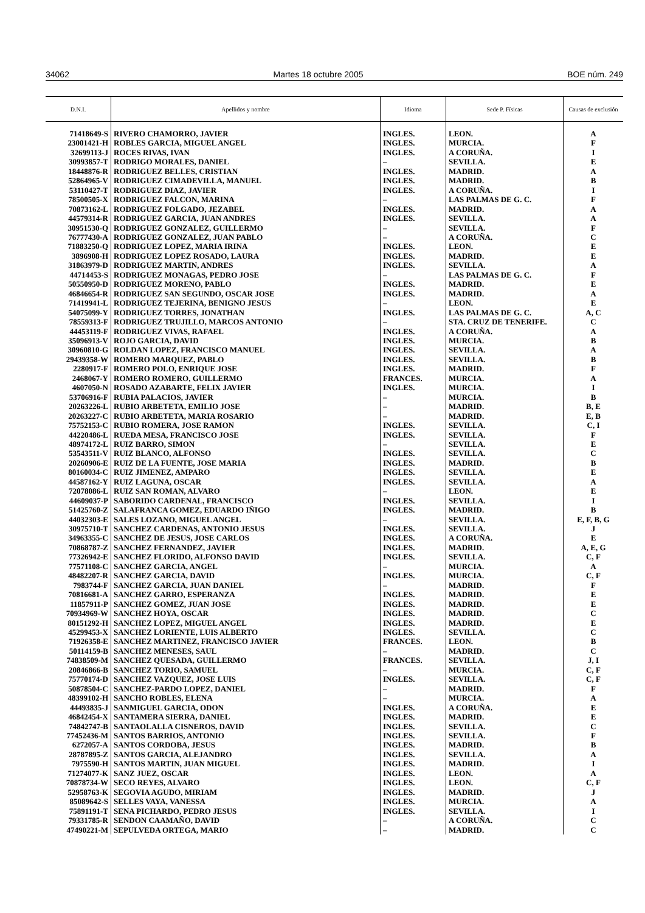34062 Martes 18 octubre 2005 BOE núm. 249
| D.N.I. | Apellidos y nombre | Idioma | Sede P. Físicas | Causas de exclusión |
| --- | --- | --- | --- | --- |
| 71418649-S | RIVERO CHAMORRO, JAVIER | INGLES. | LEON. | A |
| 23001421-H | ROBLES GARCIA, MIGUEL ANGEL | INGLES. | MURCIA. | F |
| 32699113-J | ROCES RIVAS, IVAN | INGLES. | A CORUÑA. | I |
| 30993857-T | RODRIGO MORALES, DANIEL | – | SEVILLA. | E |
| 18448876-R | RODRIGUEZ BELLES, CRISTIAN | INGLES. | MADRID. | A |
| 52864965-V | RODRIGUEZ CIMADEVILLA, MANUEL | INGLES. | MADRID. | B |
| 53110427-T | RODRIGUEZ DIAZ, JAVIER | INGLES. | A CORUÑA. | I |
| 78500505-X | RODRIGUEZ FALCON, MARINA | – | LAS PALMAS DE G. C. | F |
| 70873162-L | RODRIGUEZ FOLGADO, JEZABEL | INGLES. | MADRID. | A |
| 44579314-R | RODRIGUEZ GARCIA, JUAN ANDRES | INGLES. | SEVILLA. | A |
| 30951530-Q | RODRIGUEZ GONZALEZ, GUILLERMO | – | SEVILLA. | F |
| 76777430-A | RODRIGUEZ GONZALEZ, JUAN PABLO | – | A CORUÑA. | C |
| 71883250-Q | RODRIGUEZ LOPEZ, MARIA IRINA | INGLES. | LEON. | E |
| 3896908-H | RODRIGUEZ LOPEZ ROSADO, LAURA | INGLES. | MADRID. | E |
| 31863979-D | RODRIGUEZ MARTIN, ANDRES | INGLES. | SEVILLA. | A |
| 44714453-S | RODRIGUEZ MONAGAS, PEDRO JOSE | – | LAS PALMAS DE G. C. | F |
| 50550950-D | RODRIGUEZ MORENO, PABLO | INGLES. | MADRID. | E |
| 46846654-R | RODRIGUEZ SAN SEGUNDO, OSCAR JOSE | INGLES. | MADRID. | A |
| 71419941-L | RODRIGUEZ TEJERINA, BENIGNO JESUS | – | LEON. | E |
| 54075099-Y | RODRIGUEZ TORRES, JONATHAN | INGLES. | LAS PALMAS DE G. C. | A, C |
| 78559313-F | RODRIGUEZ TRUJILLO, MARCOS ANTONIO | – | STA. CRUZ DE TENERIFE. | C |
| 44453119-F | RODRIGUEZ VIVAS, RAFAEL | INGLES. | A CORUÑA. | A |
| 35096913-V | ROJO GARCIA, DAVID | INGLES. | MURCIA. | B |
| 30960810-G | ROLDAN LOPEZ, FRANCISCO MANUEL | INGLES. | SEVILLA. | A |
| 29439358-W | ROMERO MARQUEZ, PABLO | INGLES. | SEVILLA. | B |
| 2280917-F | ROMERO POLO, ENRIQUE JOSE | INGLES. | MADRID. | F |
| 2468067-Y | ROMERO ROMERO, GUILLERMO | FRANCES. | MURCIA. | A |
| 4607050-N | ROSADO AZABARTE, FELIX JAVIER | INGLES. | MURCIA. | I |
| 53706916-F | RUBIA PALACIOS, JAVIER | – | MURCIA. | B |
| 20263226-L | RUBIO ARBETETA, EMILIO JOSE | – | MADRID. | B, E |
| 20263227-C | RUBIO ARBETETA, MARIA ROSARIO | – | MADRID. | E, B |
| 75752153-C | RUBIO ROMERA, JOSE RAMON | INGLES. | SEVILLA. | C, I |
| 44220486-L | RUEDA MESA, FRANCISCO JOSE | INGLES. | SEVILLA. | F |
| 48974172-L | RUIZ BARRO, SIMON | – | SEVILLA. | E |
| 53543511-V | RUIZ BLANCO, ALFONSO | INGLES. | SEVILLA. | C |
| 20260906-E | RUIZ DE LA FUENTE, JOSE MARIA | INGLES. | MADRID. | B |
| 80160034-C | RUIZ JIMENEZ, AMPARO | INGLES. | SEVILLA. | E |
| 44587162-Y | RUIZ LAGUNA, OSCAR | INGLES. | SEVILLA. | A |
| 72078086-L | RUIZ SAN ROMAN, ALVARO | – | LEON. | E |
| 44609037-P | SABORIDO CARDENAL, FRANCISCO | INGLES. | SEVILLA. | I |
| 51425760-Z | SALAFRANCA GOMEZ, EDUARDO IÑIGO | INGLES. | MADRID. | B |
| 44032303-E | SALES LOZANO, MIGUEL ANGEL | – | SEVILLA. | E, F, B, G |
| 30975710-T | SANCHEZ CARDENAS, ANTONIO JESUS | INGLES. | SEVILLA. | J |
| 34963355-C | SANCHEZ DE JESUS, JOSE CARLOS | INGLES. | A CORUÑA. | E |
| 70868787-Z | SANCHEZ FERNANDEZ, JAVIER | INGLES. | MADRID. | A, E, G |
| 77326942-E | SANCHEZ FLORIDO, ALFONSO DAVID | INGLES. | SEVILLA. | C, F |
| 77571108-C | SANCHEZ GARCIA, ANGEL | – | MURCIA. | A |
| 48482207-R | SANCHEZ GARCIA, DAVID | INGLES. | MURCIA. | C, F |
| 7983744-F | SANCHEZ GARCIA, JUAN DANIEL | – | MADRID. | F |
| 70816681-A | SANCHEZ GARRO, ESPERANZA | INGLES. | MADRID. | E |
| 11857911-P | SANCHEZ GOMEZ, JUAN JOSE | INGLES. | MADRID. | E |
| 70934969-W | SANCHEZ HOYA, OSCAR | INGLES. | MADRID. | C |
| 80151292-H | SANCHEZ LOPEZ, MIGUEL ANGEL | INGLES. | MADRID. | E |
| 45299453-X | SANCHEZ LORIENTE, LUIS ALBERTO | INGLES. | SEVILLA. | C |
| 71926358-E | SANCHEZ MARTINEZ, FRANCISCO JAVIER | FRANCES. | LEON. | B |
| 50114159-B | SANCHEZ MENESES, SAUL | – | MADRID. | C |
| 74838509-M | SANCHEZ QUESADA, GUILLERMO | FRANCES. | SEVILLA. | J, I |
| 20846866-B | SANCHEZ TORIO, SAMUEL | – | MURCIA. | C, F |
| 75770174-D | SANCHEZ VAZQUEZ, JOSE LUIS | INGLES. | SEVILLA. | C, F |
| 50878504-C | SANCHEZ-PARDO LOPEZ, DANIEL | – | MADRID. | F |
| 48399102-H | SANCHO ROBLES, ELENA | – | MURCIA. | A |
| 44493835-J | SANMIGUEL GARCIA, ODON | INGLES. | A CORUÑA. | E |
| 46842454-X | SANTAMERA SIERRA, DANIEL | INGLES. | MADRID. | E |
| 74842747-B | SANTAOLALLA CISNEROS, DAVID | INGLES. | SEVILLA. | C |
| 77452436-M | SANTOS BARRIOS, ANTONIO | INGLES. | SEVILLA. | F |
| 6272057-A | SANTOS CORDOBA, JESUS | INGLES. | MADRID. | B |
| 28787895-Z | SANTOS GARCIA, ALEJANDRO | INGLES. | SEVILLA. | A |
| 7975590-H | SANTOS MARTIN, JUAN MIGUEL | INGLES. | MADRID. | I |
| 71274077-K | SANZ JUEZ, OSCAR | INGLES. | LEON. | A |
| 70878734-W | SECO REYES, ALVARO | INGLES. | LEON. | C, F |
| 52958763-K | SEGOVIA AGUDO, MIRIAM | INGLES. | MADRID. | J |
| 85089642-S | SELLES VAYA, VANESSA | INGLES. | MURCIA. | A |
| 75891191-T | SENA PICHARDO, PEDRO JESUS | INGLES. | SEVILLA. | I |
| 79331785-R | SENDON CAAMAÑO, DAVID | – | A CORUÑA. | C |
| 47490221-M | SEPULVEDA ORTEGA, MARIO | – | MADRID. | C |